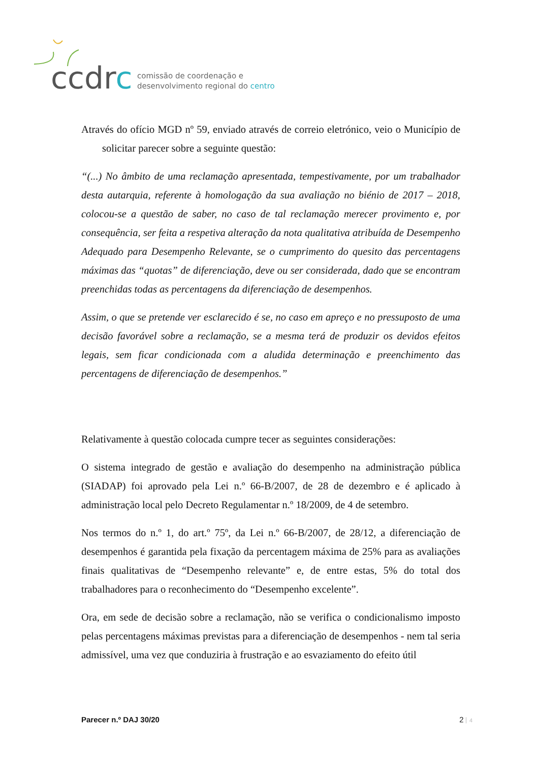ccdrc
comissão de coordenação e
desenvolvimento regional do centro
Através do ofício MGD nº 59, enviado através de correio eletrónico, veio o Município de solicitar parecer sobre a seguinte questão:
“(...) No âmbito de uma reclamação apresentada, tempestivamente, por um trabalhador desta autarquia, referente à homologação da sua avaliação no biénio de 2017 – 2018, colocou-se a questão de saber, no caso de tal reclamação merecer provimento e, por consequência, ser feita a respetiva alteração da nota qualitativa atribuída de Desempenho Adequado para Desempenho Relevante, se o cumprimento do quesito das percentagens máximas das “quotas” de diferenciação, deve ou ser considerada, dado que se encontram preenchidas todas as percentagens da diferenciação de desempenhos.
Assim, o que se pretende ver esclarecido é se, no caso em apreço e no pressuposto de uma decisão favorável sobre a reclamação, se a mesma terá de produzir os devidos efeitos legais, sem ficar condicionada com a aludida determinação e preenchimento das percentagens de diferenciação de desempenhos.”
Relativamente à questão colocada cumpre tecer as seguintes considerações:
O sistema integrado de gestão e avaliação do desempenho na administração pública (SIADAP) foi aprovado pela Lei n.º 66-B/2007, de 28 de dezembro e é aplicado à administração local pelo Decreto Regulamentar n.º 18/2009, de 4 de setembro.
Nos termos do n.º 1, do art.º 75º, da Lei n.º 66-B/2007, de 28/12, a diferenciação de desempenhos é garantida pela fixação da percentagem máxima de 25% para as avaliações finais qualitativas de “Desempenho relevante” e, de entre estas, 5% do total dos trabalhadores para o reconhecimento do “Desempenho excelente”.
Ora, em sede de decisão sobre a reclamação, não se verifica o condicionalismo imposto pelas percentagens máximas previstas para a diferenciação de desempenhos - nem tal seria admissível, uma vez que conduziria à frustração e ao esvaziamento do efeito útil
Parecer n.º DAJ 30/20 2 4